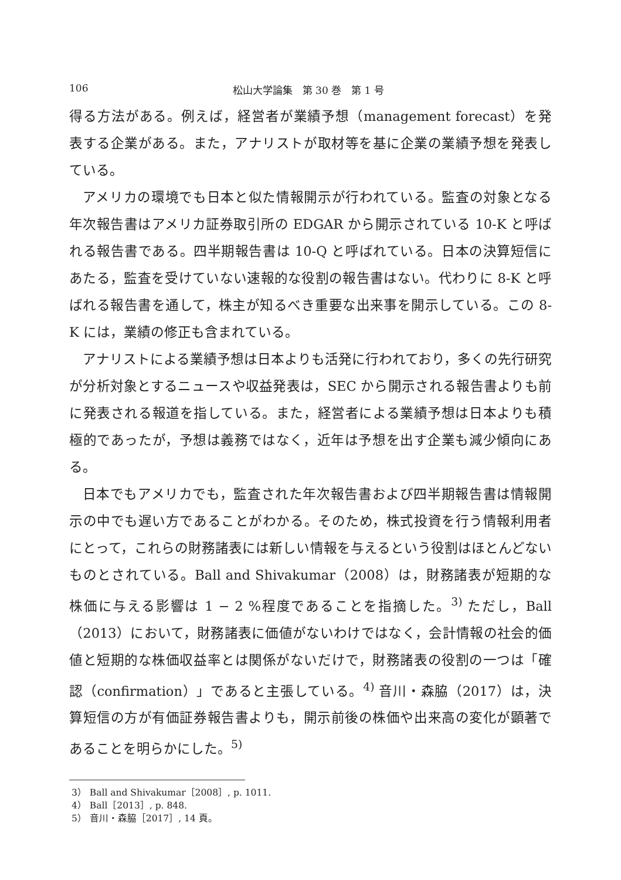106 松山大学論集　第 30 巻　第 1 号
得る方法がある。例えば，経営者が業績予想（management forecast）を発表する企業がある。また，アナリストが取材等を基に企業の業績予想を発表している。
アメリカの環境でも日本と似た情報開示が行われている。監査の対象となる年次報告書はアメリカ証券取引所の EDGAR から開示されている 10-K と呼ばれる報告書である。四半期報告書は 10-Q と呼ばれている。日本の決算短信にあたる，監査を受けていない速報的な役割の報告書はない。代わりに 8-K と呼ばれる報告書を通して，株主が知るべき重要な出来事を開示している。この 8-K には，業績の修正も含まれている。
アナリストによる業績予想は日本よりも活発に行われており，多くの先行研究が分析対象とするニュースや収益発表は，SEC から開示される報告書よりも前に発表される報道を指している。また，経営者による業績予想は日本よりも積極的であったが，予想は義務ではなく，近年は予想を出す企業も減少傾向にある。
日本でもアメリカでも，監査された年次報告書および四半期報告書は情報開示の中でも遅い方であることがわかる。そのため，株式投資を行う情報利用者にとって，これらの財務諸表には新しい情報を与えるという役割はほとんどないものとされている。Ball and Shivakumar（2008）は，財務諸表が短期的な株価に与える影響は 1 − 2 %程度であることを指摘した。<sup>3)</sup> ただし，Ball（2013）において，財務諸表に価値がないわけではなく，会計情報の社会的価値と短期的な株価収益率とは関係がないだけで，財務諸表の役割の一つは「確認（confirmation）」であると主張している。<sup>4)</sup> 音川・森脇（2017）は，決算短信の方が有価証券報告書よりも，開示前後の株価や出来高の変化が顕著であることを明らかにした。<sup>5)</sup>
3） Ball and Shivakumar［2008］, p. 1011.
4） Ball［2013］, p. 848.
5） 音川・森脇［2017］, 14 頁。